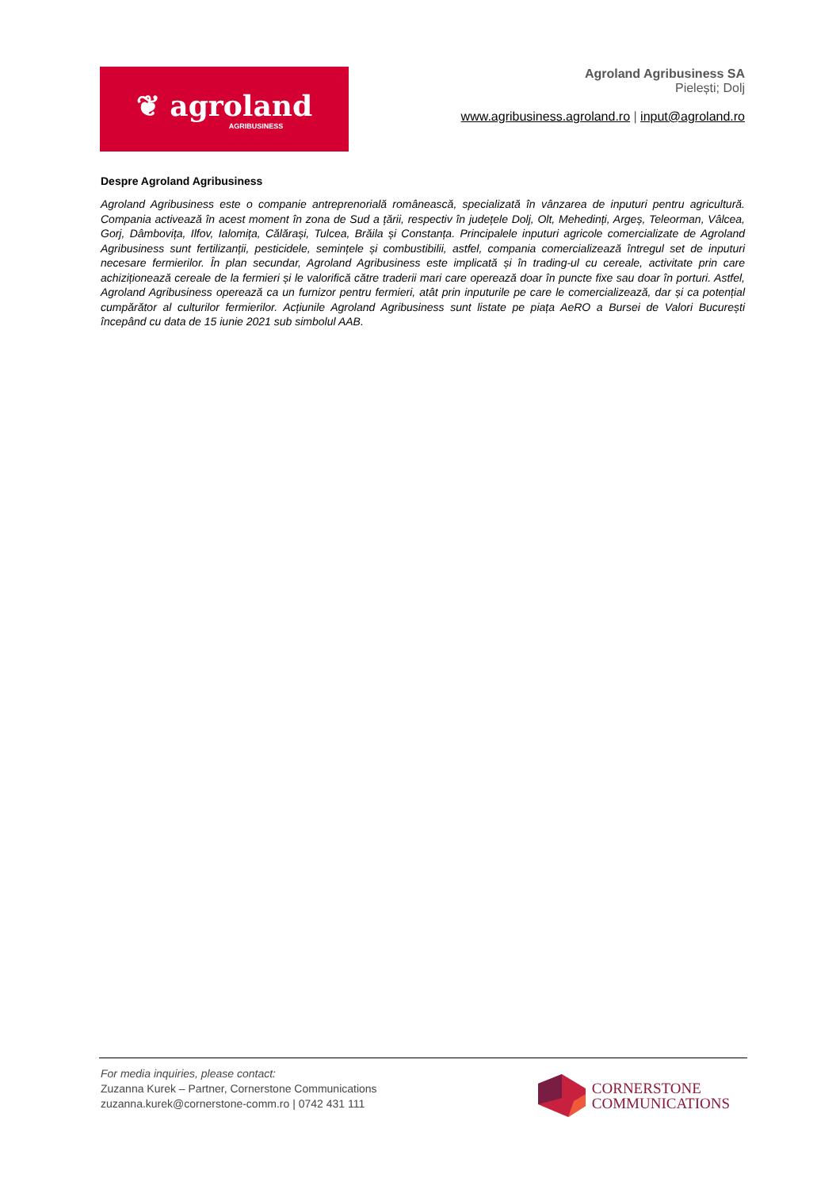❦ agroland
AGRIBUSINESS
Agroland Agribusiness SA
Pielești; Dolj
www.agribusiness.agroland.ro | input@agroland.ro
Despre Agroland Agribusiness
Agroland Agribusiness este o companie antreprenorială românească, specializată în vânzarea de inputuri pentru agricultură. Compania activează în acest moment în zona de Sud a țării, respectiv în județele Dolj, Olt, Mehedinți, Argeș, Teleorman, Vâlcea, Gorj, Dâmbovița, Ilfov, Ialomița, Călărași, Tulcea, Brăila și Constanța. Principalele inputuri agricole comercializate de Agroland Agribusiness sunt fertilizanții, pesticidele, semințele și combustibilii, astfel, compania comercializează întregul set de inputuri necesare fermierilor. În plan secundar, Agroland Agribusiness este implicată și în trading-ul cu cereale, activitate prin care achiziționează cereale de la fermieri și le valorifică către traderii mari care operează doar în puncte fixe sau doar în porturi. Astfel, Agroland Agribusiness operează ca un furnizor pentru fermieri, atât prin inputurile pe care le comercializează, dar și ca potențial cumpărător al culturilor fermierilor. Acțiunile Agroland Agribusiness sunt listate pe piața AeRO a Bursei de Valori București începând cu data de 15 iunie 2021 sub simbolul AAB.
For media inquiries, please contact:
Zuzanna Kurek – Partner, Cornerstone Communications
zuzanna.kurek@cornerstone-comm.ro | 0742 431 111
CORNERSTONE
COMMUNICATIONS